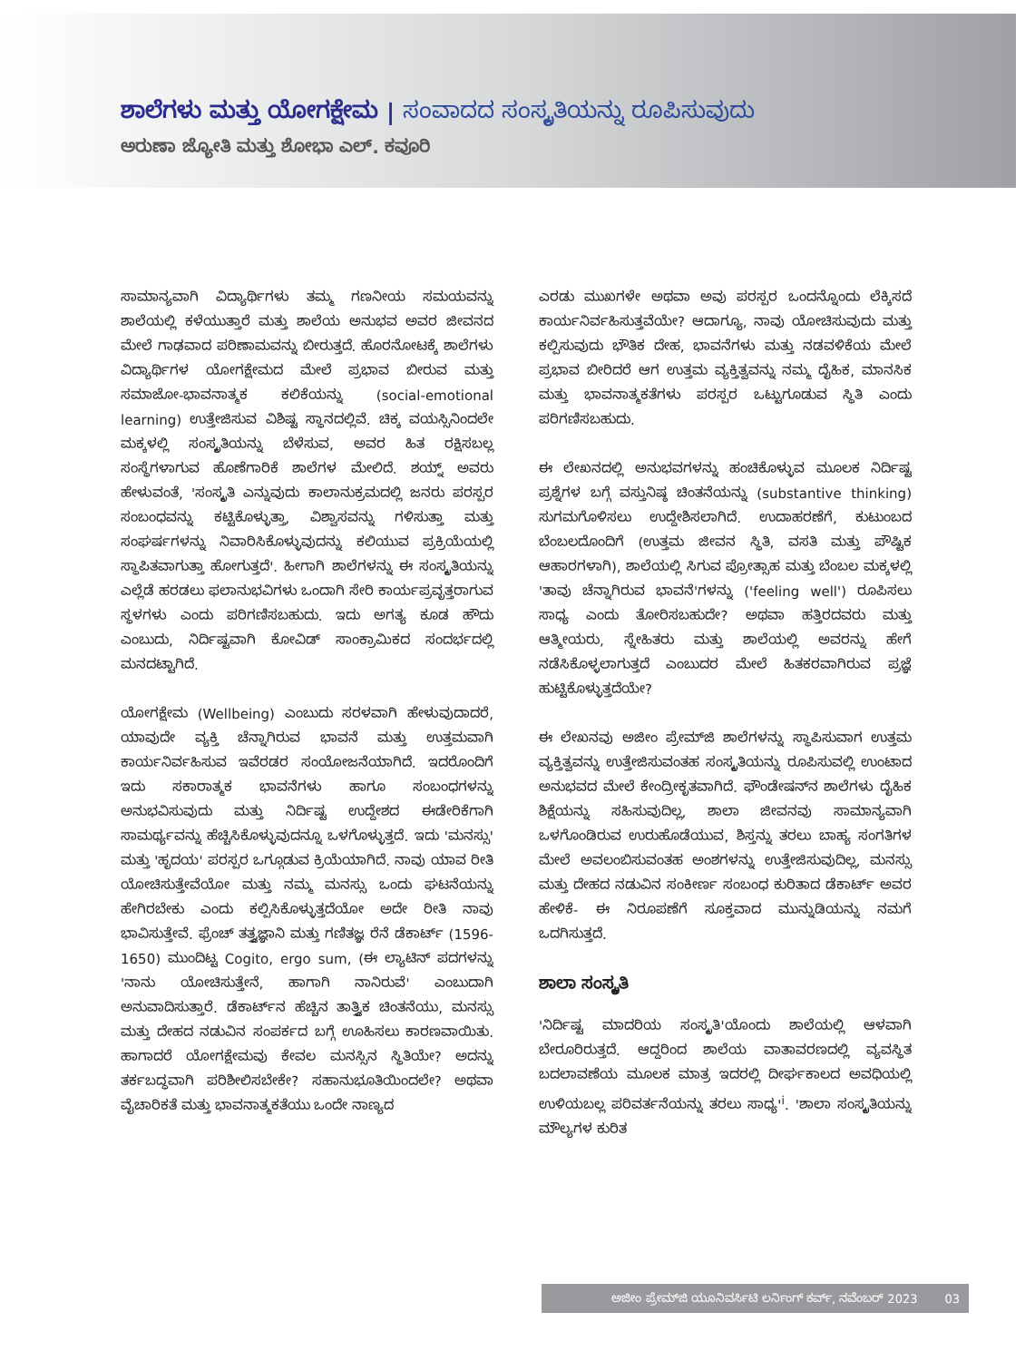ಶಾಲೆಗಳು ಮತ್ತು ಯೋಗಕ್ಷೇಮ | ಸಂವಾದದ ಸಂಸ್ಕೃತಿಯನ್ನು ರೂಪಿಸುವುದು
ಅರುಣಾ ಜ್ಯೋತಿ ಮತ್ತು ಶೋಭಾ ಎಲ್. ಕವೂರಿ
ಸಾಮಾನ್ಯವಾಗಿ ವಿದ್ಯಾರ್ಥಿಗಳು ತಮ್ಮ ಗಣನೀಯ ಸಮಯವನ್ನು ಶಾಲೆಯಲ್ಲಿ ಕಳೆಯುತ್ತಾರೆ ಮತ್ತು ಶಾಲೆಯ ಅನುಭವ ಅವರ ಜೀವನದ ಮೇಲೆ ಗಾಢವಾದ ಪರಿಣಾಮವನ್ನು ಬೀರುತ್ತದೆ. ಹೊರನೋಟಕ್ಕೆ ಶಾಲೆಗಳು ವಿದ್ಯಾರ್ಥಿಗಳ ಯೋಗಕ್ಷೇಮದ ಮೇಲೆ ಪ್ರಭಾವ ಬೀರುವ ಮತ್ತು ಸಮಾಜೋ-ಭಾವನಾತ್ಮಕ ಕಲಿಕೆಯನ್ನು (social-emotional learning) ಉತ್ತೇಜಿಸುವ ವಿಶಿಷ್ಟ ಸ್ಥಾನದಲ್ಲಿವೆ. ಚಿಕ್ಕ ವಯಸ್ಸಿನಿಂದಲೇ ಮಕ್ಕಳಲ್ಲಿ ಸಂಸ್ಕೃತಿಯನ್ನು ಬೆಳೆಸುವ, ಅವರ ಹಿತ ರಕ್ಷಿಸಬಲ್ಲ ಸಂಸ್ಥೆಗಳಾಗುವ ಹೊಣೆಗಾರಿಕೆ ಶಾಲೆಗಳ ಮೇಲಿದೆ. ಶಯ್ನ್ ಅವರು ಹೇಳುವಂತೆ, 'ಸಂಸ್ಕೃತಿ ಎನ್ನುವುದು ಕಾಲಾನುಕ್ರಮದಲ್ಲಿ ಜನರು ಪರಸ್ಪರ ಸಂಬಂಧವನ್ನು ಕಟ್ಟಿಕೊಳ್ಳುತ್ತಾ, ವಿಶ್ವಾಸವನ್ನು ಗಳಿಸುತ್ತಾ ಮತ್ತು ಸಂಘರ್ಷಗಳನ್ನು ನಿವಾರಿಸಿಕೊಳ್ಳುವುದನ್ನು ಕಲಿಯುವ ಪ್ರಕ್ರಿಯೆಯಲ್ಲಿ ಸ್ಥಾಪಿತವಾಗುತ್ತಾ ಹೋಗುತ್ತದೆ'. ಹೀಗಾಗಿ ಶಾಲೆಗಳನ್ನು ಈ ಸಂಸ್ಕೃತಿಯನ್ನು ಎಲ್ಲೆಡೆ ಹರಡಲು ಫಲಾನುಭವಿಗಳು ಒಂದಾಗಿ ಸೇರಿ ಕಾರ್ಯಪ್ರವೃತ್ತರಾಗುವ ಸ್ಥಳಗಳು ಎಂದು ಪರಿಗಣಿಸಬಹುದು. ಇದು ಅಗತ್ಯ ಕೂಡ ಹೌದು ಎಂಬುದು, ನಿರ್ದಿಷ್ಟವಾಗಿ ಕೋವಿಡ್ ಸಾಂಕ್ರಾಮಿಕದ ಸಂದರ್ಭದಲ್ಲಿ ಮನದಟ್ಟಾಗಿದೆ.
ಯೋಗಕ್ಷೇಮ (Wellbeing) ಎಂಬುದು ಸರಳವಾಗಿ ಹೇಳುವುದಾದರೆ, ಯಾವುದೇ ವ್ಯಕ್ತಿ ಚೆನ್ನಾಗಿರುವ ಭಾವನೆ ಮತ್ತು ಉತ್ತಮವಾಗಿ ಕಾರ್ಯನಿರ್ವಹಿಸುವ ಇವೆರಡರ ಸಂಯೋಜನೆಯಾಗಿದೆ. ಇದರೊಂದಿಗೆ ಇದು ಸಕಾರಾತ್ಮಕ ಭಾವನೆಗಳು ಹಾಗೂ ಸಂಬಂಧಗಳನ್ನು ಅನುಭವಿಸುವುದು ಮತ್ತು ನಿರ್ದಿಷ್ಟ ಉದ್ದೇಶದ ಈಡೇರಿಕೆಗಾಗಿ ಸಾಮರ್ಥ್ಯವನ್ನು ಹೆಚ್ಚಿಸಿಕೊಳ್ಳುವುದನ್ನೂ ಒಳಗೊಳ್ಳುತ್ತದೆ. ಇದು 'ಮನಸ್ಸು' ಮತ್ತು 'ಹೃದಯ' ಪರಸ್ಪರ ಒಗ್ಗೂಡುವ ಕ್ರಿಯೆಯಾಗಿದೆ. ನಾವು ಯಾವ ರೀತಿ ಯೋಚಿಸುತ್ತೇವೆಯೋ ಮತ್ತು ನಮ್ಮ ಮನಸ್ಸು ಒಂದು ಘಟನೆಯನ್ನು ಹೇಗಿರಬೇಕು ಎಂದು ಕಲ್ಪಿಸಿಕೊಳ್ಳುತ್ತದೆಯೋ ಅದೇ ರೀತಿ ನಾವು ಭಾವಿಸುತ್ತೇವೆ. ಫ್ರೆಂಚ್ ತತ್ತ್ವಜ್ಞಾನಿ ಮತ್ತು ಗಣಿತಜ್ಞ ರೆನೆ ಡೆಕಾರ್ಟ್ (1596-1650) ಮುಂದಿಟ್ಟ Cogito, ergo sum, (ಈ ಲ್ಯಾಟಿನ್ ಪದಗಳನ್ನು 'ನಾನು ಯೋಚಿಸುತ್ತೇನೆ, ಹಾಗಾಗಿ ನಾನಿರುವೆ' ಎಂಬುದಾಗಿ ಅನುವಾದಿಸುತ್ತಾರೆ. ಡೆಕಾರ್ಟ್‌ನ ಹೆಚ್ಚಿನ ತಾತ್ತ್ವಿಕ ಚಿಂತನೆಯು, ಮನಸ್ಸು ಮತ್ತು ದೇಹದ ನಡುವಿನ ಸಂಪರ್ಕದ ಬಗ್ಗೆ ಊಹಿಸಲು ಕಾರಣವಾಯಿತು. ಹಾಗಾದರೆ ಯೋಗಕ್ಷೇಮವು ಕೇವಲ ಮನಸ್ಸಿನ ಸ್ಥಿತಿಯೇ? ಅದನ್ನು ತರ್ಕಬದ್ಧವಾಗಿ ಪರಿಶೀಲಿಸಬೇಕೇ? ಸಹಾನುಭೂತಿಯಿಂದಲೇ? ಅಥವಾ ವೈಚಾರಿಕತೆ ಮತ್ತು ಭಾವನಾತ್ಮಕತೆಯು ಒಂದೇ ನಾಣ್ಯದ
ಎರಡು ಮುಖಗಳೇ ಅಥವಾ ಅವು ಪರಸ್ಪರ ಒಂದನ್ನೊಂದು ಲೆಕ್ಕಿಸದೆ ಕಾರ್ಯನಿರ್ವಹಿಸುತ್ತವೆಯೇ? ಆದಾಗ್ಯೂ, ನಾವು ಯೋಚಿಸುವುದು ಮತ್ತು ಕಲ್ಪಿಸುವುದು ಭೌತಿಕ ದೇಹ, ಭಾವನೆಗಳು ಮತ್ತು ನಡವಳಿಕೆಯ ಮೇಲೆ ಪ್ರಭಾವ ಬೀರಿದರೆ ಆಗ ಉತ್ತಮ ವ್ಯಕ್ತಿತ್ವವನ್ನು ನಮ್ಮ ದೈಹಿಕ, ಮಾನಸಿಕ ಮತ್ತು ಭಾವನಾತ್ಮಕತೆಗಳು ಪರಸ್ಪರ ಒಟ್ಟುಗೂಡುವ ಸ್ಥಿತಿ ಎಂದು ಪರಿಗಣಿಸಬಹುದು.
ಈ ಲೇಖನದಲ್ಲಿ ಅನುಭವಗಳನ್ನು ಹಂಚಿಕೊಳ್ಳುವ ಮೂಲಕ ನಿರ್ದಿಷ್ಟ ಪ್ರಶ್ನೆಗಳ ಬಗ್ಗೆ ವಸ್ತುನಿಷ್ಠ ಚಿಂತನೆಯನ್ನು (substantive thinking) ಸುಗಮಗೊಳಿಸಲು ಉದ್ದೇಶಿಸಲಾಗಿದೆ. ಉದಾಹರಣೆಗೆ, ಕುಟುಂಬದ ಬೆಂಬಲದೊಂದಿಗೆ (ಉತ್ತಮ ಜೀವನ ಸ್ಥಿತಿ, ವಸತಿ ಮತ್ತು ಪೌಷ್ಟಿಕ ಆಹಾರಗಳಾಗಿ), ಶಾಲೆಯಲ್ಲಿ ಸಿಗುವ ಪ್ರೋತ್ಸಾಹ ಮತ್ತು ಬೆಂಬಲ ಮಕ್ಕಳಲ್ಲಿ 'ತಾವು ಚೆನ್ನಾಗಿರುವ ಭಾವನೆ'ಗಳನ್ನು ('feeling well') ರೂಪಿಸಲು ಸಾಧ್ಯ ಎಂದು ತೋರಿಸಬಹುದೇ? ಅಥವಾ ಹತ್ತಿರದವರು ಮತ್ತು ಆತ್ಮೀಯರು, ಸ್ನೇಹಿತರು ಮತ್ತು ಶಾಲೆಯಲ್ಲಿ ಅವರನ್ನು ಹೇಗೆ ನಡೆಸಿಕೊಳ್ಳಲಾಗುತ್ತದೆ ಎಂಬುದರ ಮೇಲೆ ಹಿತಕರವಾಗಿರುವ ಪ್ರಜ್ಞೆ ಹುಟ್ಟಿಕೊಳ್ಳುತ್ತದೆಯೇ?
ಈ ಲೇಖನವು ಅಜೀಂ ಪ್ರೇಮ್‌ಜಿ ಶಾಲೆಗಳನ್ನು ಸ್ಥಾಪಿಸುವಾಗ ಉತ್ತಮ ವ್ಯಕ್ತಿತ್ವವನ್ನು ಉತ್ತೇಜಿಸುವಂತಹ ಸಂಸ್ಕೃತಿಯನ್ನು ರೂಪಿಸುವಲ್ಲಿ ಉಂಟಾದ ಅನುಭವದ ಮೇಲೆ ಕೇಂದ್ರೀಕೃತವಾಗಿದೆ. ಫೌಂಡೇಷನ್‌ನ ಶಾಲೆಗಳು ದೈಹಿಕ ಶಿಕ್ಷೆಯನ್ನು ಸಹಿಸುವುದಿಲ್ಲ, ಶಾಲಾ ಜೀವನವು ಸಾಮಾನ್ಯವಾಗಿ ಒಳಗೊಂಡಿರುವ ಉರುಹೊಡೆಯುವ, ಶಿಸ್ತನ್ನು ತರಲು ಬಾಹ್ಯ ಸಂಗತಿಗಳ ಮೇಲೆ ಅವಲಂಬಿಸುವಂತಹ ಅಂಶಗಳನ್ನು ಉತ್ತೇಜಿಸುವುದಿಲ್ಲ, ಮನಸ್ಸು ಮತ್ತು ದೇಹದ ನಡುವಿನ ಸಂಕೀರ್ಣ ಸಂಬಂಧ ಕುರಿತಾದ ಡೆಕಾರ್ಟ್ ಅವರ ಹೇಳಿಕೆ- ಈ ನಿರೂಪಣೆಗೆ ಸೂಕ್ತವಾದ ಮುನ್ನುಡಿಯನ್ನು ನಮಗೆ ಒದಗಿಸುತ್ತದೆ.
ಶಾಲಾ ಸಂಸ್ಕೃತಿ
'ನಿರ್ದಿಷ್ಟ ಮಾದರಿಯ ಸಂಸ್ಕೃತಿ'ಯೊಂದು ಶಾಲೆಯಲ್ಲಿ ಆಳವಾಗಿ ಬೇರೂರಿರುತ್ತದೆ. ಆದ್ದರಿಂದ ಶಾಲೆಯ ವಾತಾವರಣದಲ್ಲಿ ವ್ಯವಸ್ಥಿತ ಬದಲಾವಣೆಯ ಮೂಲಕ ಮಾತ್ರ ಇದರಲ್ಲಿ ದೀರ್ಘಕಾಲದ ಅವಧಿಯಲ್ಲಿ ಉಳಿಯಬಲ್ಲ ಪರಿವರ್ತನೆಯನ್ನು ತರಲು ಸಾಧ್ಯ'<sup>i</sup>. 'ಶಾಲಾ ಸಂಸ್ಕೃತಿಯನ್ನು ಮೌಲ್ಯಗಳ ಕುರಿತ
ಅಜೀಂ ಪ್ರೇಮ್‌ಜಿ ಯೂನಿವರ್ಸಿಟಿ ಲರ್ನಿಂಗ್ ಕರ್ವ್, ನವೆಂಬರ್ 2023 03